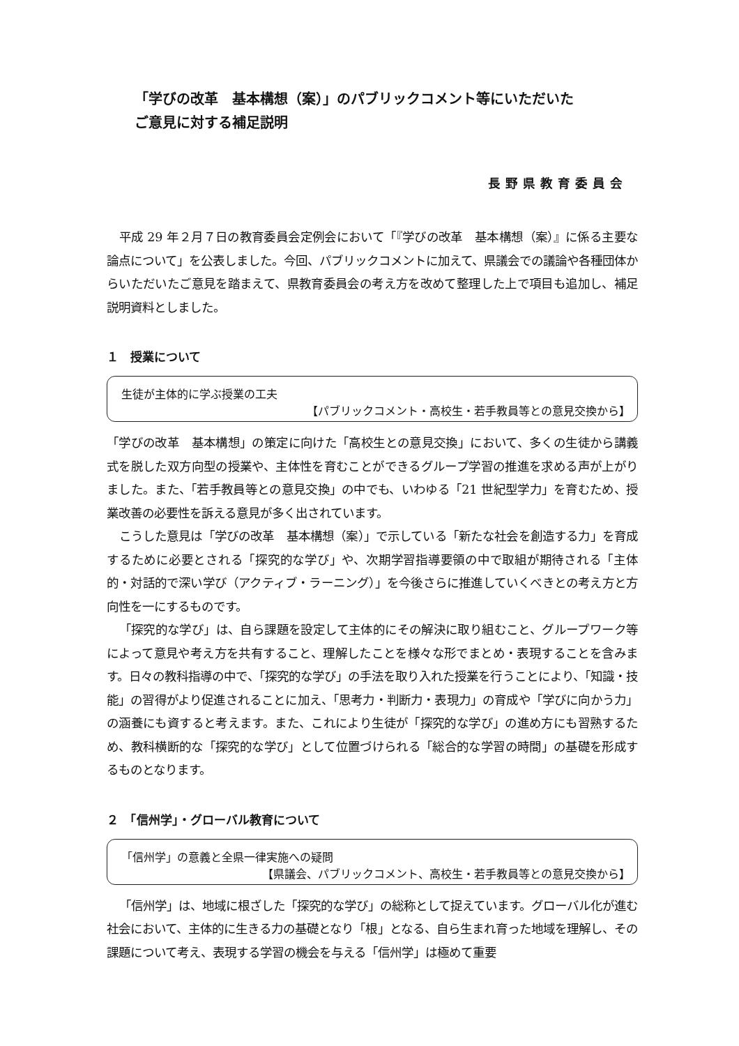「学びの改革　基本構想（案）」のパブリックコメント等にいただいた
ご意見に対する補足説明
長野県教育委員会
平成 29 年２月７日の教育委員会定例会において「『学びの改革　基本構想（案）』に係る主要な論点について」を公表しました。今回、パブリックコメントに加えて、県議会での議論や各種団体からいただいたご意見を踏まえて、県教育委員会の考え方を改めて整理した上で項目も追加し、補足説明資料としました。
１　授業について
生徒が主体的に学ぶ授業の工夫
【パブリックコメント・高校生・若手教員等との意見交換から】
「学びの改革　基本構想」の策定に向けた「高校生との意見交換」において、多くの生徒から講義式を脱した双方向型の授業や、主体性を育むことができるグループ学習の推進を求める声が上がりました。また、「若手教員等との意見交換」の中でも、いわゆる「21 世紀型学力」を育むため、授業改善の必要性を訴える意見が多く出されています。
こうした意見は「学びの改革　基本構想（案）」で示している「新たな社会を創造する力」を育成するために必要とされる「探究的な学び」や、次期学習指導要領の中で取組が期待される「主体的・対話的で深い学び（アクティブ・ラーニング）」を今後さらに推進していくべきとの考え方と方向性を一にするものです。
「探究的な学び」は、自ら課題を設定して主体的にその解決に取り組むこと、グループワーク等によって意見や考え方を共有すること、理解したことを様々な形でまとめ・表現することを含みます。日々の教科指導の中で、「探究的な学び」の手法を取り入れた授業を行うことにより、「知識・技能」の習得がより促進されることに加え、「思考力・判断力・表現力」の育成や「学びに向かう力」の涵養にも資すると考えます。また、これにより生徒が「探究的な学び」の進め方にも習熟するため、教科横断的な「探究的な学び」として位置づけられる「総合的な学習の時間」の基礎を形成するものとなります。
２　「信州学」・グローバル教育について
「信州学」の意義と全県一律実施への疑問
【県議会、パブリックコメント、高校生・若手教員等との意見交換から】
「信州学」は、地域に根ざした「探究的な学び」の総称として捉えています。グローバル化が進む社会において、主体的に生きる力の基礎となり「根」となる、自ら生まれ育った地域を理解し、その課題について考え、表現する学習の機会を与える「信州学」は極めて重要